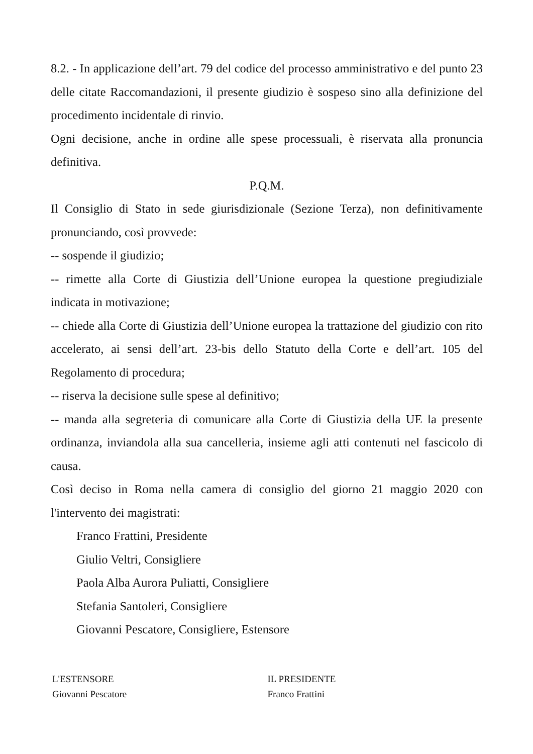8.2. - In applicazione dell’art. 79 del codice del processo amministrativo e del punto 23 delle citate Raccomandazioni, il presente giudizio è sospeso sino alla definizione del procedimento incidentale di rinvio.
Ogni decisione, anche in ordine alle spese processuali, è riservata alla pronuncia definitiva.
P.Q.M.
Il Consiglio di Stato in sede giurisdizionale (Sezione Terza), non definitivamente pronunciando, così provvede:
-- sospende il giudizio;
-- rimette alla Corte di Giustizia dell’Unione europea la questione pregiudiziale indicata in motivazione;
-- chiede alla Corte di Giustizia dell’Unione europea la trattazione del giudizio con rito accelerato, ai sensi dell’art. 23-bis dello Statuto della Corte e dell’art. 105 del Regolamento di procedura;
-- riserva la decisione sulle spese al definitivo;
-- manda alla segreteria di comunicare alla Corte di Giustizia della UE la presente ordinanza, inviandola alla sua cancelleria, insieme agli atti contenuti nel fascicolo di causa.
Così deciso in Roma nella camera di consiglio del giorno 21 maggio 2020 con l'intervento dei magistrati:
Franco Frattini, Presidente
Giulio Veltri, Consigliere
Paola Alba Aurora Puliatti, Consigliere
Stefania Santoleri, Consigliere
Giovanni Pescatore, Consigliere, Estensore
L'ESTENSORE
Giovanni Pescatore
IL PRESIDENTE
Franco Frattini